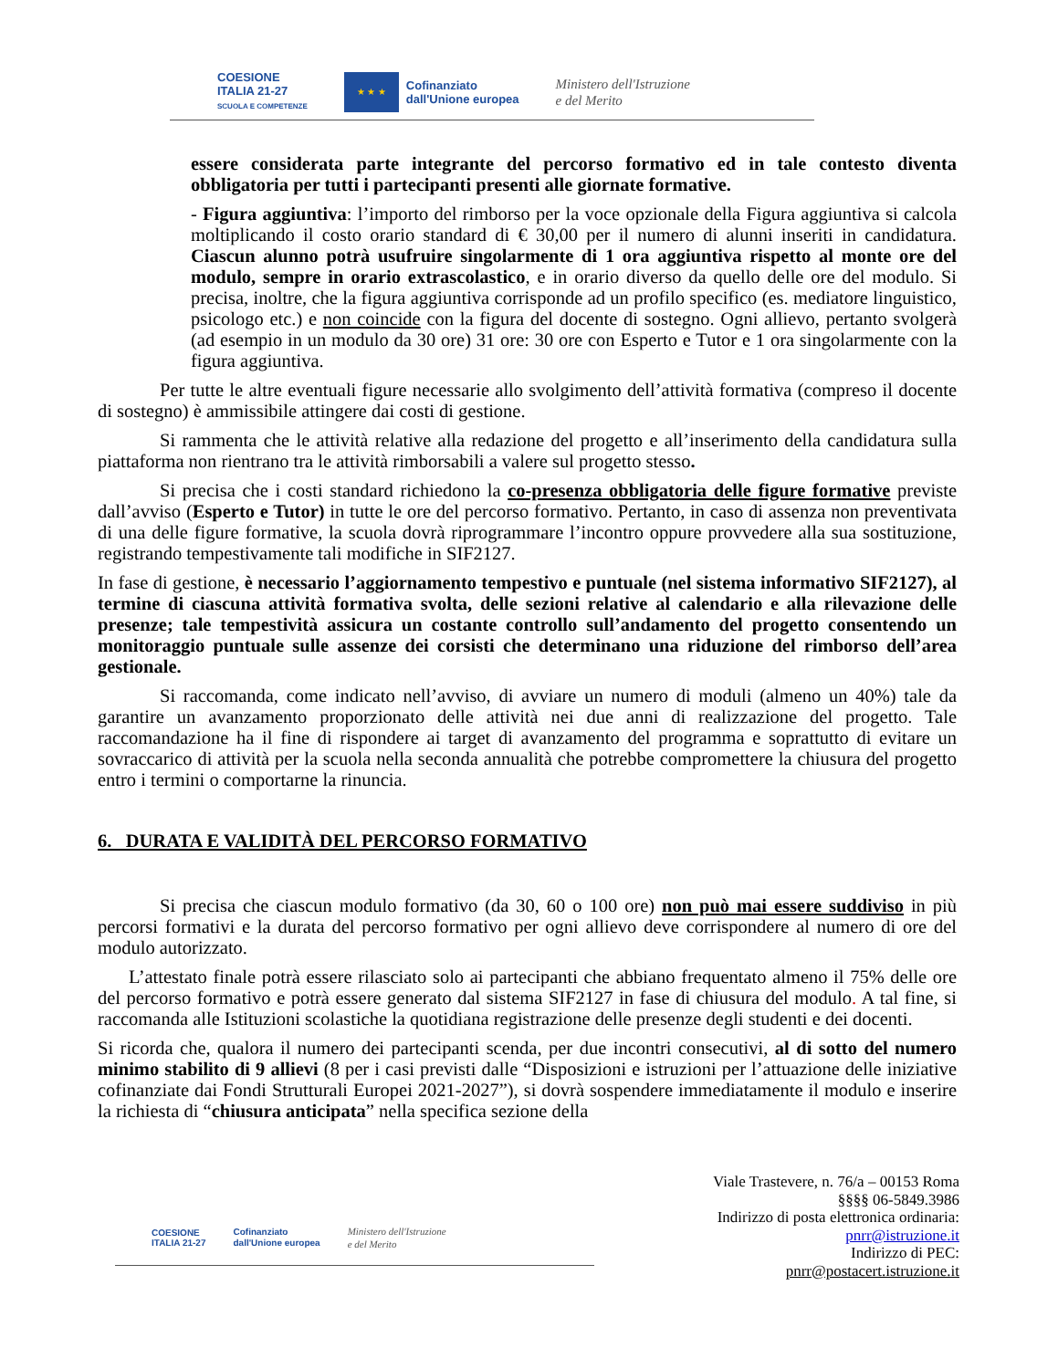COESIONE
ITALIA 21-27
SCUOLA E COMPETENZE
★ ★ ★
Cofinanziato
dall'Unione europea
Ministero dell'Istruzione
e del Merito
essere considerata parte integrante del percorso formativo ed in tale contesto diventa obbligatoria per tutti i partecipanti presenti alle giornate formative.
- Figura aggiuntiva: l’importo del rimborso per la voce opzionale della Figura aggiuntiva si calcola moltiplicando il costo orario standard di € 30,00 per il numero di alunni inseriti in candidatura. Ciascun alunno potrà usufruire singolarmente di 1 ora aggiuntiva rispetto al monte ore del modulo, sempre in orario extrascolastico, e in orario diverso da quello delle ore del modulo. Si precisa, inoltre, che la figura aggiuntiva corrisponde ad un profilo specifico (es. mediatore linguistico, psicologo etc.) e non coincide con la figura del docente di sostegno. Ogni allievo, pertanto svolgerà (ad esempio in un modulo da 30 ore) 31 ore: 30 ore con Esperto e Tutor e 1 ora singolarmente con la figura aggiuntiva.
Per tutte le altre eventuali figure necessarie allo svolgimento dell’attività formativa (compreso il docente di sostegno) è ammissibile attingere dai costi di gestione.
Si rammenta che le attività relative alla redazione del progetto e all’inserimento della candidatura sulla piattaforma non rientrano tra le attività rimborsabili a valere sul progetto stesso.
Si precisa che i costi standard richiedono la co-presenza obbligatoria delle figure formative previste dall’avviso (Esperto e Tutor) in tutte le ore del percorso formativo. Pertanto, in caso di assenza non preventivata di una delle figure formative, la scuola dovrà riprogrammare l’incontro oppure provvedere alla sua sostituzione, registrando tempestivamente tali modifiche in SIF2127.
In fase di gestione, è necessario l’aggiornamento tempestivo e puntuale (nel sistema informativo SIF2127), al termine di ciascuna attività formativa svolta, delle sezioni relative al calendario e alla rilevazione delle presenze; tale tempestività assicura un costante controllo sull’andamento del progetto consentendo un monitoraggio puntuale sulle assenze dei corsisti che determinano una riduzione del rimborso dell’area gestionale.
Si raccomanda, come indicato nell’avviso, di avviare un numero di moduli (almeno un 40%) tale da garantire un avanzamento proporzionato delle attività nei due anni di realizzazione del progetto. Tale raccomandazione ha il fine di rispondere ai target di avanzamento del programma e soprattutto di evitare un sovraccarico di attività per la scuola nella seconda annualità che potrebbe compromettere la chiusura del progetto entro i termini o comportarne la rinuncia.
6. DURATA E VALIDITÀ DEL PERCORSO FORMATIVO
Si precisa che ciascun modulo formativo (da 30, 60 o 100 ore) non può mai essere suddiviso in più percorsi formativi e la durata del percorso formativo per ogni allievo deve corrispondere al numero di ore del modulo autorizzato.
L’attestato finale potrà essere rilasciato solo ai partecipanti che abbiano frequentato almeno il 75% delle ore del percorso formativo e potrà essere generato dal sistema SIF2127 in fase di chiusura del modulo. A tal fine, si raccomanda alle Istituzioni scolastiche la quotidiana registrazione delle presenze degli studenti e dei docenti.
Si ricorda che, qualora il numero dei partecipanti scenda, per due incontri consecutivi, al di sotto del numero minimo stabilito di 9 allievi (8 per i casi previsti dalle “Disposizioni e istruzioni per l’attuazione delle iniziative cofinanziate dai Fondi Strutturali Europei 2021-2027”), si dovrà sospendere immediatamente il modulo e inserire la richiesta di “chiusura anticipata” nella specifica sezione della
COESIONE
ITALIA 21-27
Cofinanziato
dall'Unione europea
Ministero dell'Istruzione
e del Merito
Viale Trastevere, n. 76/a – 00153 Roma
§§§§ 06-5849.3986
Indirizzo di posta elettronica ordinaria:
pnrr@istruzione.it
Indirizzo di PEC:
pnrr@postacert.istruzione.it